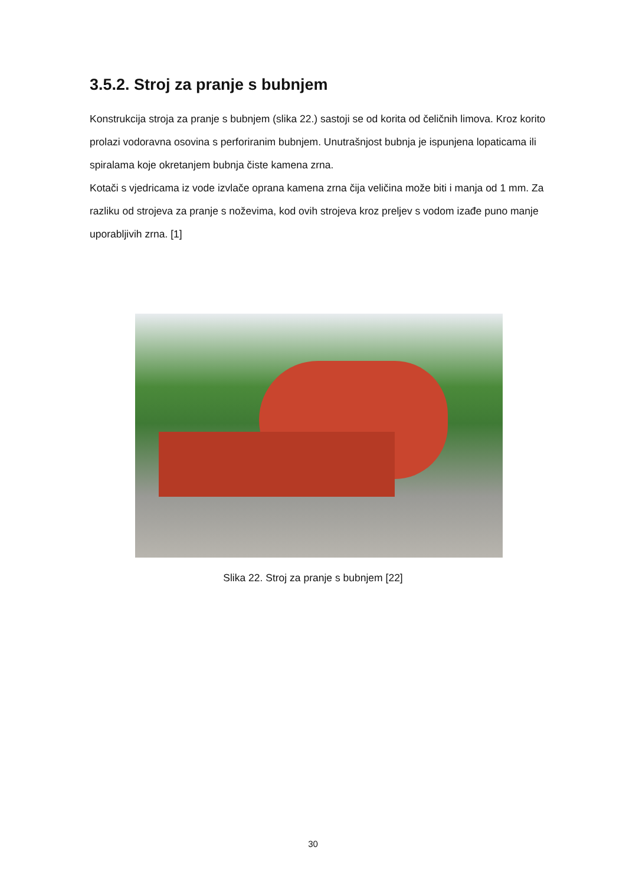3.5.2. Stroj za pranje s bubnjem
Konstrukcija stroja za pranje s bubnjem (slika 22.) sastoji se od korita od čeličnih limova. Kroz korito prolazi vodoravna osovina s perforiranim bubnjem. Unutrašnjost bubnja je ispunjena lopaticama ili spiralama koje okretanjem bubnja čiste kamena zrna.
Kotači s vjedricama iz vode izvlače oprana kamena zrna čija veličina može biti i manja od 1 mm. Za razliku od strojeva za pranje s noževima, kod ovih strojeva kroz preljev s vodom izađe puno manje uporabljivih zrna. [1]
Slika 22. Stroj za pranje s bubnjem [22]
30